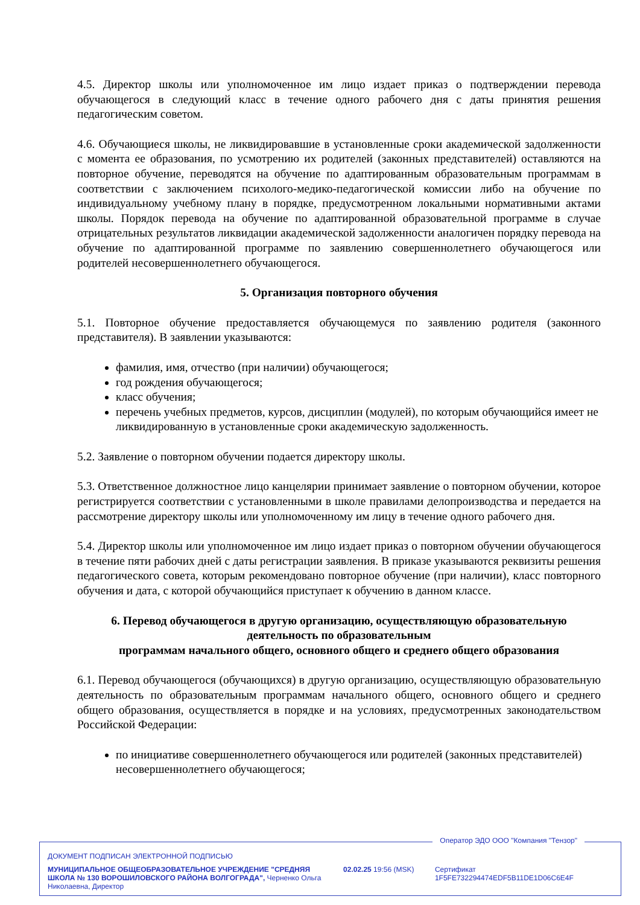4.5. Директор школы или уполномоченное им лицо издает приказ о подтверждении перевода обучающегося в следующий класс в течение одного рабочего дня с даты принятия решения педагогическим советом.
4.6. Обучающиеся школы, не ликвидировавшие в установленные сроки академической задолженности с момента ее образования, по усмотрению их родителей (законных представителей) оставляются на повторное обучение, переводятся на обучение по адаптированным образовательным программам в соответствии с заключением психолого-медико-педагогической комиссии либо на обучение по индивидуальному учебному плану в порядке, предусмотренном локальными нормативными актами школы. Порядок перевода на обучение по адаптированной образовательной программе в случае отрицательных результатов ликвидации академической задолженности аналогичен порядку перевода на обучение по адаптированной программе по заявлению совершеннолетнего обучающегося или родителей несовершеннолетнего обучающегося.
5. Организация повторного обучения
5.1. Повторное обучение предоставляется обучающемуся по заявлению родителя (законного представителя). В заявлении указываются:
фамилия, имя, отчество (при наличии) обучающегося;
год рождения обучающегося;
класс обучения;
перечень учебных предметов, курсов, дисциплин (модулей), по которым обучающийся имеет не ликвидированную в установленные сроки академическую задолженность.
5.2. Заявление о повторном обучении подается директору школы.
5.3. Ответственное должностное лицо канцелярии принимает заявление о повторном обучении, которое регистрируется соответствии с установленными в школе правилами делопроизводства и передается на рассмотрение директору школы или уполномоченному им лицу в течение одного рабочего дня.
5.4. Директор школы или уполномоченное им лицо издает приказ о повторном обучении обучающегося в течение пяти рабочих дней с даты регистрации заявления. В приказе указываются реквизиты решения педагогического совета, которым рекомендовано повторное обучение (при наличии), класс повторного обучения и дата, с которой обучающийся приступает к обучению в данном классе.
6. Перевод обучающегося в другую организацию, осуществляющую образовательную деятельность по образовательным
программам начального общего, основного общего и среднего общего образования
6.1. Перевод обучающегося (обучающихся) в другую организацию, осуществляющую образовательную деятельность по образовательным программам начального общего, основного общего и среднего общего образования, осуществляется в порядке и на условиях, предусмотренных законодательством Российской Федерации:
по инициативе совершеннолетнего обучающегося или родителей (законных представителей) несовершеннолетнего обучающегося;
Оператор ЭДО ООО "Компания "Тензор"
ДОКУМЕНТ ПОДПИСАН ЭЛЕКТРОННОЙ ПОДПИСЬЮ
МУНИЦИПАЛЬНОЕ ОБЩЕОБРАЗОВАТЕЛЬНОЕ УЧРЕЖДЕНИЕ "СРЕДНЯЯ ШКОЛА № 130 ВОРОШИЛОВСКОГО РАЙОНА ВОЛГОГРАДА", Черненко Ольга Николаевна, Директор
02.02.25 19:56 (MSK) Сертификат 1F5FE732294474EDF5B11DE1D06C6E4F